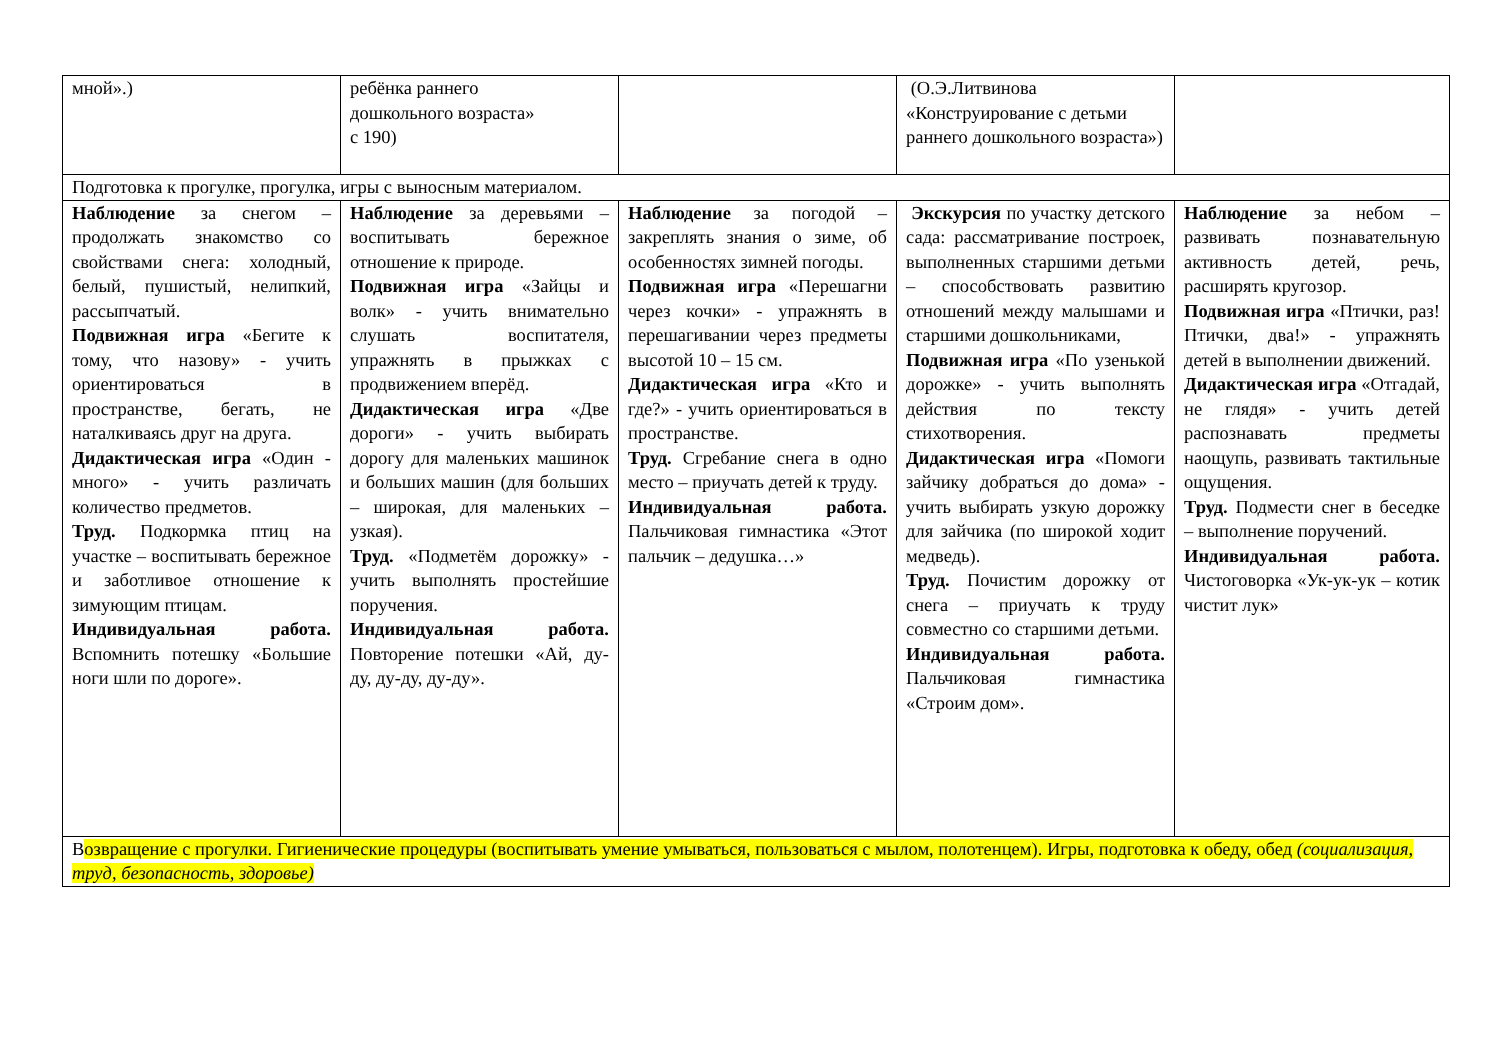| мной».) | ребёнка раннего дошкольного возраста» с 190) | | (О.Э.Литвинова «Конструирование с детьми раннего дошкольного возраста») | |
| Подготовка к прогулке, прогулка, игры с выносным материалом. | | | | |
| Наблюдение за снегом – продолжать знакомство со свойствами снега: холодный, белый, пушистый, нелипкий, рассыпчатый. Подвижная игра «Бегите к тому, что назову» - учить ориентироваться в пространстве, бегать, не наталкиваясь друг на друга. Дидактическая игра «Один - много» - учить различать количество предметов. Труд. Подкормка птиц на участке – воспитывать бережное и заботливое отношение к зимующим птицам. Индивидуальная работа. Вспомнить потешку «Большие ноги шли по дороге». | Наблюдение за деревьями – воспитывать бережное отношение к природе. Подвижная игра «Зайцы и волк» - учить внимательно слушать воспитателя, упражнять в прыжках с продвижением вперёд. Дидактическая игра «Две дороги» - учить выбирать дорогу для маленьких машинок и больших машин (для больших – широкая, для маленьких – узкая). Труд. «Подметём дорожку» - учить выполнять простейшие поручения. Индивидуальная работа. Повторение потешки «Ай, ду-ду, ду-ду, ду-ду». | Наблюдение за погодой – закреплять знания о зиме, об особенностях зимней погоды. Подвижная игра «Перешагни через кочки» - упражнять в перешагивании через предметы высотой 10 – 15 см. Дидактическая игра «Кто и где?» - учить ориентироваться в пространстве. Труд. Сгребание снега в одно место – приучать детей к труду. Индивидуальная работа. Пальчиковая гимнастика «Этот пальчик – дедушка…» | Экскурсия по участку детского сада: рассматривание построек, выполненных старшими детьми – способствовать развитию отношений между малышами и старшими дошкольниками, Подвижная игра «По узенькой дорожке» - учить выполнять действия по тексту стихотворения. Дидактическая игра «Помоги зайчику добраться до дома» - учить выбирать узкую дорожку для зайчика (по широкой ходит медведь). Труд. Почистим дорожку от снега – приучать к труду совместно со старшими детьми. Индивидуальная работа. Пальчиковая гимнастика «Строим дом». | Наблюдение за небом – развивать познавательную активность детей, речь, расширять кругозор. Подвижная игра «Птички, раз! Птички, два!» - упражнять детей в выполнении движений. Дидактическая игра «Отгадай, не глядя» - учить детей распознавать предметы наощупь, развивать тактильные ощущения. Труд. Подмести снег в беседке – выполнение поручений. Индивидуальная работа. Чистоговорка «Ук-ук-ук – котик чистит лук» |
| В озвращение с прогулки. Гигиенические процедуры (воспитывать умение умываться, пользоваться с мылом, полотенцем). Игры, подготовка к обеду, обед (социализация, труд, безопасность, здоровье) | | | | |